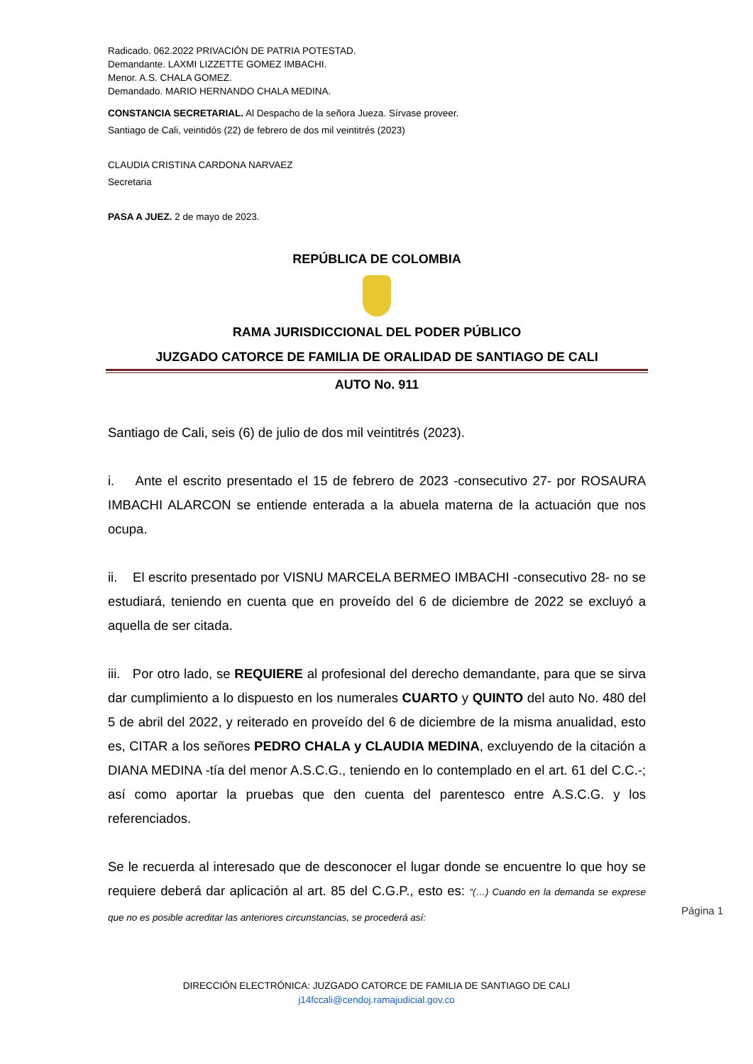Radicado. 062.2022 PRIVACIÓN DE PATRIA POTESTAD.
Demandante. LAXMI LIZZETTE GOMEZ IMBACHI.
Menor. A.S. CHALA GOMEZ.
Demandado. MARIO HERNANDO CHALA MEDINA.
CONSTANCIA SECRETARIAL. Al Despacho de la señora Jueza. Sírvase proveer.
Santiago de Cali, veintidós (22) de febrero de dos mil veintitrés (2023)
CLAUDIA CRISTINA CARDONA NARVAEZ
Secretaria
PASA A JUEZ. 2 de mayo de 2023.
REPÚBLICA DE COLOMBIA
RAMA JURISDICCIONAL DEL PODER PÚBLICO
JUZGADO CATORCE DE FAMILIA DE ORALIDAD DE SANTIAGO DE CALI
AUTO No. 911
Santiago de Cali, seis (6) de julio de dos mil veintitrés (2023).
i. Ante el escrito presentado el 15 de febrero de 2023 -consecutivo 27- por ROSAURA IMBACHI ALARCON se entiende enterada a la abuela materna de la actuación que nos ocupa.
ii. El escrito presentado por VISNU MARCELA BERMEO IMBACHI -consecutivo 28- no se estudiará, teniendo en cuenta que en proveído del 6 de diciembre de 2022 se excluyó a aquella de ser citada.
iii. Por otro lado, se REQUIERE al profesional del derecho demandante, para que se sirva dar cumplimiento a lo dispuesto en los numerales CUARTO y QUINTO del auto No. 480 del 5 de abril del 2022, y reiterado en proveído del 6 de diciembre de la misma anualidad, esto es, CITAR a los señores PEDRO CHALA y CLAUDIA MEDINA, excluyendo de la citación a DIANA MEDINA -tía del menor A.S.C.G., teniendo en lo contemplado en el art. 61 del C.C.-; así como aportar la pruebas que den cuenta del parentesco entre A.S.C.G. y los referenciados.
Se le recuerda al interesado que de desconocer el lugar donde se encuentre lo que hoy se requiere deberá dar aplicación al art. 85 del C.G.P., esto es: “(…) Cuando en la demanda se exprese que no es posible acreditar las anteriores circunstancias, se procederá así:
Página 1
DIRECCIÓN ELECTRÓNICA: JUZGADO CATORCE DE FAMILIA DE SANTIAGO DE CALI
j14fccali@cendoj.ramajudicial.gov.co